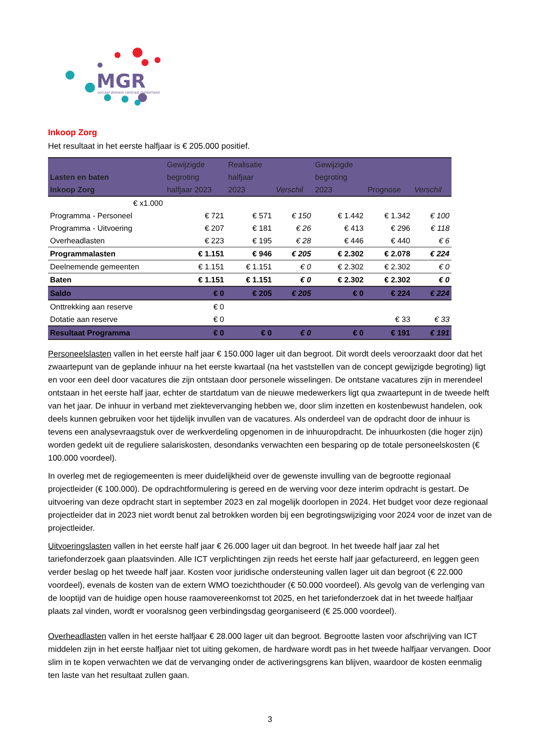MGR
sociaal domein centraal Gelderland
Inkoop Zorg
Het resultaat in het eerste halfjaar is € 205.000 positief.
| Lasten en baten Inkoop Zorg | Gewijzigde begroting halfjaar 2023 | Realisatie halfjaar 2023 | Verschil | Gewijzigde begroting 2023 | Prognose | Verschil |
| --- | --- | --- | --- | --- | --- | --- |
| € x1.000 | | | | | | |
| Programma - Personeel | € 721 | € 571 | € 150 | € 1.442 | € 1.342 | € 100 |
| Programma - Uitvoering | € 207 | € 181 | € 26 | € 413 | € 296 | € 118 |
| Overheadlasten | € 223 | € 195 | € 28 | € 446 | € 440 | € 6 |
| Programmalasten | € 1.151 | € 946 | € 205 | € 2.302 | € 2.078 | € 224 |
| Deelnemende gemeenten | € 1.151 | € 1.151 | € 0 | € 2.302 | € 2.302 | € 0 |
| Baten | € 1.151 | € 1.151 | € 0 | € 2.302 | € 2.302 | € 0 |
| Saldo | € 0 | € 205 | € 205 | € 0 | € 224 | € 224 |
| Onttrekking aan reserve | € 0 | | | | | |
| Dotatie aan reserve | € 0 | | | | € 33 | € 33 |
| Resultaat Programma | € 0 | € 0 | € 0 | € 0 | € 191 | € 191 |
Personeelslasten vallen in het eerste half jaar € 150.000 lager uit dan begroot. Dit wordt deels veroorzaakt door dat het zwaartepunt van de geplande inhuur na het eerste kwartaal (na het vaststellen van de concept gewijzigde begroting) ligt en voor een deel door vacatures die zijn ontstaan door personele wisselingen. De ontstane vacatures zijn in merendeel ontstaan in het eerste half jaar, echter de startdatum van de nieuwe medewerkers ligt qua zwaartepunt in de tweede helft van het jaar. De inhuur in verband met ziektevervanging hebben we, door slim inzetten en kostenbewust handelen, ook deels kunnen gebruiken voor het tijdelijk invullen van de vacatures. Als onderdeel van de opdracht door de inhuur is tevens een analysevraagstuk over de werkverdeling opgenomen in de inhuuropdracht. De inhuurkosten (die hoger zijn) worden gedekt uit de reguliere salariskosten, desondanks verwachten een besparing op de totale personeelskosten (€ 100.000 voordeel).
In overleg met de regiogemeenten is meer duidelijkheid over de gewenste invulling van de begrootte regionaal projectleider (€ 100.000). De opdrachtformulering is gereed en de werving voor deze interim opdracht is gestart. De uitvoering van deze opdracht start in september 2023 en zal mogelijk doorlopen in 2024. Het budget voor deze regionaal projectleider dat in 2023 niet wordt benut zal betrokken worden bij een begrotingswijziging voor 2024 voor de inzet van de projectleider.
Uitvoeringslasten vallen in het eerste half jaar € 26.000 lager uit dan begroot. In het tweede half jaar zal het tariefonderzoek gaan plaatsvinden. Alle ICT verplichtingen zijn reeds het eerste half jaar gefactureerd, en leggen geen verder beslag op het tweede half jaar. Kosten voor juridische ondersteuning vallen lager uit dan begroot (€ 22.000 voordeel), evenals de kosten van de extern WMO toezichthouder (€ 50.000 voordeel). Als gevolg van de verlenging van de looptijd van de huidige open house raamovereenkomst tot 2025, en het tariefonderzoek dat in het tweede halfjaar plaats zal vinden, wordt er vooralsnog geen verbindingsdag georganiseerd (€ 25.000 voordeel).
Overheadlasten vallen in het eerste halfjaar € 28.000 lager uit dan begroot. Begrootte lasten voor afschrijving van ICT middelen zijn in het eerste halfjaar niet tot uiting gekomen, de hardware wordt pas in het tweede halfjaar vervangen. Door slim in te kopen verwachten we dat de vervanging onder de activeringsgrens kan blijven, waardoor de kosten eenmalig ten laste van het resultaat zullen gaan.
3